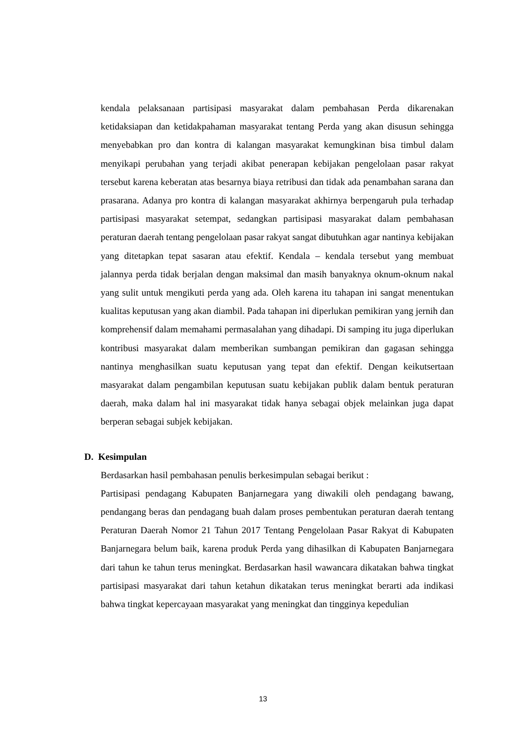kendala pelaksanaan partisipasi masyarakat dalam pembahasan Perda dikarenakan ketidaksiapan dan ketidakpahaman masyarakat tentang Perda yang akan disusun sehingga menyebabkan pro dan kontra di kalangan masyarakat kemungkinan bisa timbul dalam menyikapi perubahan yang terjadi akibat penerapan kebijakan pengelolaan pasar rakyat tersebut karena keberatan atas besarnya biaya retribusi dan tidak ada penambahan sarana dan prasarana. Adanya pro kontra di kalangan masyarakat akhirnya berpengaruh pula terhadap partisipasi masyarakat setempat, sedangkan partisipasi masyarakat dalam pembahasan peraturan daerah tentang pengelolaan pasar rakyat sangat dibutuhkan agar nantinya kebijakan yang ditetapkan tepat sasaran atau efektif. Kendala – kendala tersebut yang membuat jalannya perda tidak berjalan dengan maksimal dan masih banyaknya oknum-oknum nakal yang sulit untuk mengikuti perda yang ada. Oleh karena itu tahapan ini sangat menentukan kualitas keputusan yang akan diambil. Pada tahapan ini diperlukan pemikiran yang jernih dan komprehensif dalam memahami permasalahan yang dihadapi. Di samping itu juga diperlukan kontribusi masyarakat dalam memberikan sumbangan pemikiran dan gagasan sehingga nantinya menghasilkan suatu keputusan yang tepat dan efektif. Dengan keikutsertaan masyarakat dalam pengambilan keputusan suatu kebijakan publik dalam bentuk peraturan daerah, maka dalam hal ini masyarakat tidak hanya sebagai objek melainkan juga dapat berperan sebagai subjek kebijakan.
D. Kesimpulan
Berdasarkan hasil pembahasan penulis berkesimpulan sebagai berikut :
Partisipasi pendagang Kabupaten Banjarnegara yang diwakili oleh pendagang bawang, pendangang beras dan pendagang buah dalam proses pembentukan peraturan daerah tentang Peraturan Daerah Nomor 21 Tahun 2017 Tentang Pengelolaan Pasar Rakyat di Kabupaten Banjarnegara belum baik, karena produk Perda yang dihasilkan di Kabupaten Banjarnegara dari tahun ke tahun terus meningkat. Berdasarkan hasil wawancara dikatakan bahwa tingkat partisipasi masyarakat dari tahun ketahun dikatakan terus meningkat berarti ada indikasi bahwa tingkat kepercayaan masyarakat yang meningkat dan tingginya kepedulian
13